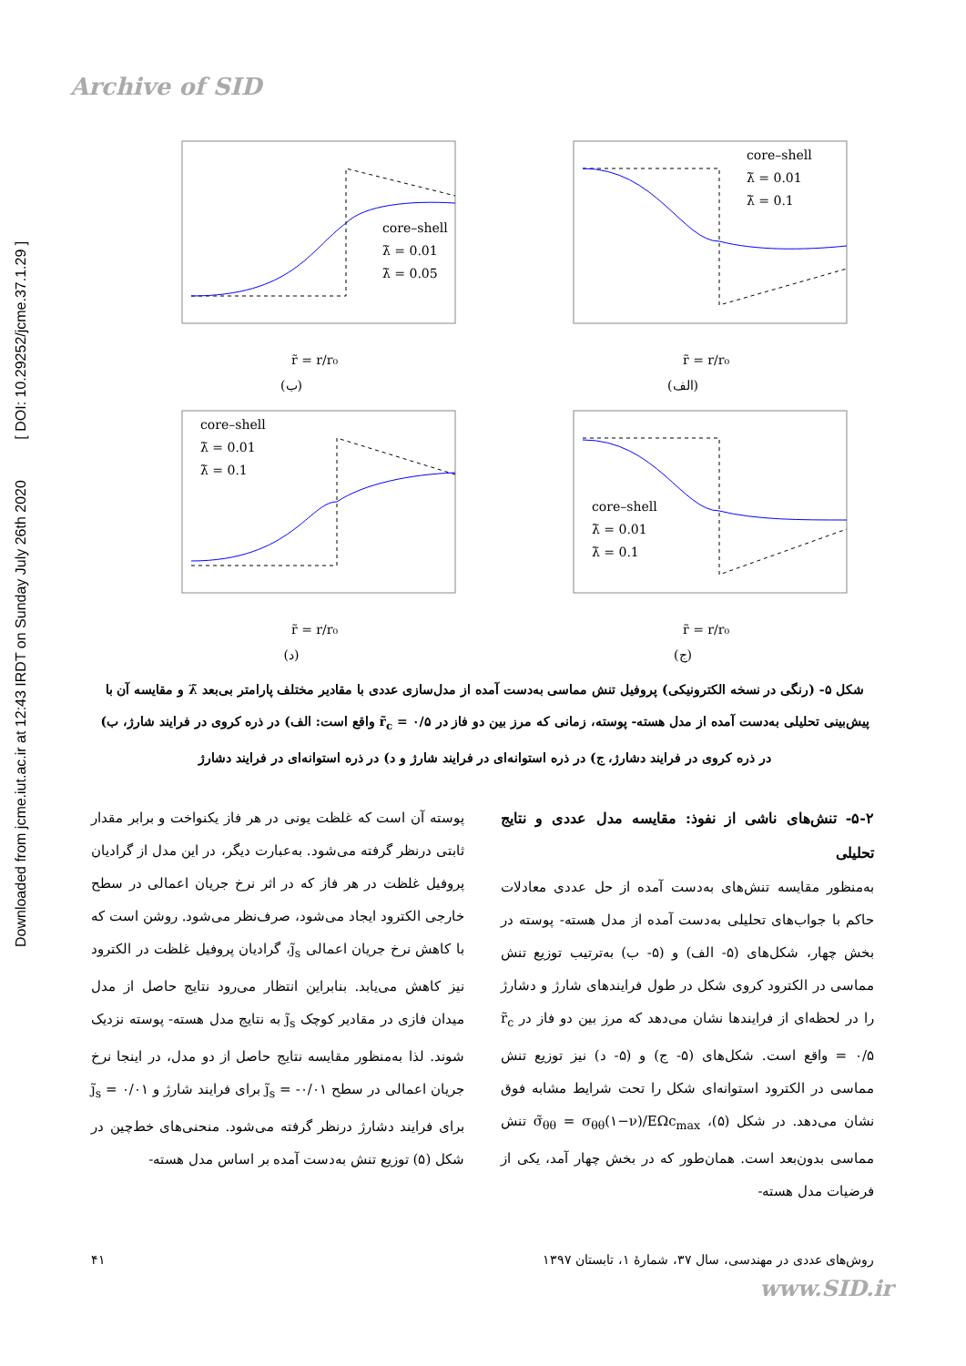Archive of SID
Downloaded from jcme.iut.ac.ir at 12:43 IRDT on Sunday July 26th 2020 [ DOI: 10.29252/jcme.37.1.29 ]
core–shell
λ̃ = 0.01
λ̃ = 0.05
r̃ = r/r₀
(ب)
core–shell
λ̃ = 0.01
λ̃ = 0.1
r̃ = r/r₀
(الف)
core–shell
λ̃ = 0.01
λ̃ = 0.1
r̃ = r/r₀
(د)
core–shell
λ̃ = 0.01
λ̃ = 0.1
r̃ = r/r₀
(ج)
شکل ۵- (رنگی در نسخه الکترونیکی) پروفیل تنش مماسی به‌دست آمده از مدل‌سازی عددی با مقادیر مختلف پارامتر بی‌بعد λ̃ و مقایسه آن با پیش‌بینی تحلیلی به‌دست آمده از مدل هسته- پوسته، زمانی که مرز بین دو فاز در r̃<sub>c</sub> = ۰/۵ واقع است: الف) در ذره کروی در فرایند شارژ، ب) در ذره کروی در فرایند دشارژ، ج) در ذره استوانه‌ای در فرایند شارژ و د) در ذره استوانه‌ای در فرایند دشارژ
۵-۲- تنش‌های ناشی از نفوذ: مقایسه مدل عددی و نتایج تحلیلی
به‌منظور مقایسه تنش‌های به‌دست آمده از حل عددی معادلات حاکم با جواب‌های تحلیلی به‌دست آمده از مدل هسته- پوسته در بخش چهار، شکل‌های (۵- الف) و (۵- ب) به‌ترتیب توزیع تنش مماسی در الکترود کروی شکل در طول فرایندهای شارژ و دشارژ را در لحظه‌ای از فرایندها نشان می‌دهد که مرز بین دو فاز در r̃<sub>c</sub> = ۰/۵ واقع است. شکل‌های (۵- ج) و (۵- د) نیز توزیع تنش مماسی در الکترود استوانه‌ای شکل را تحت شرایط مشابه فوق نشان می‌دهد. در شکل (۵)، σ̃<sub>θθ</sub> = σ<sub>θθ</sub>(۱−ν)/EΩc<sub>max</sub> تنش مماسی بدون‌بعد است. همان‌طور که در بخش چهار آمد، یکی از فرضیات مدل هسته-
پوسته آن است که غلظت یونی در هر فاز یکنواخت و برابر مقدار ثابتی درنظر گرفته می‌شود. به‌عبارت دیگر، در این مدل از گرادیان پروفیل غلظت در هر فاز که در اثر نرخ جریان اعمالی در سطح خارجی الکترود ایجاد می‌شود، صرف‌نظر می‌شود. روشن است که با کاهش نرخ جریان اعمالی j̃<sub>s</sub>، گرادیان پروفیل غلظت در الکترود نیز کاهش می‌یابد. بنابراین انتظار می‌رود نتایج حاصل از مدل میدان فازی در مقادیر کوچک j̃<sub>s</sub> به نتایج مدل هسته- پوسته نزدیک شوند. لذا به‌منظور مقایسه نتایج حاصل از دو مدل، در اینجا نرخ جریان اعمالی در سطح j̃<sub>s</sub> = -۰/۰۱ برای فرایند شارژ و j̃<sub>s</sub> = ۰/۰۱ برای فرایند دشارژ درنظر گرفته می‌شود. منحنی‌های خط‌چین در شکل (۵) توزیع تنش به‌دست آمده بر اساس مدل هسته-
روش‌های عددی در مهندسی، سال ۳۷، شمارهٔ ۱، تابستان ۱۳۹۷ ۴۱
www.SID.ir